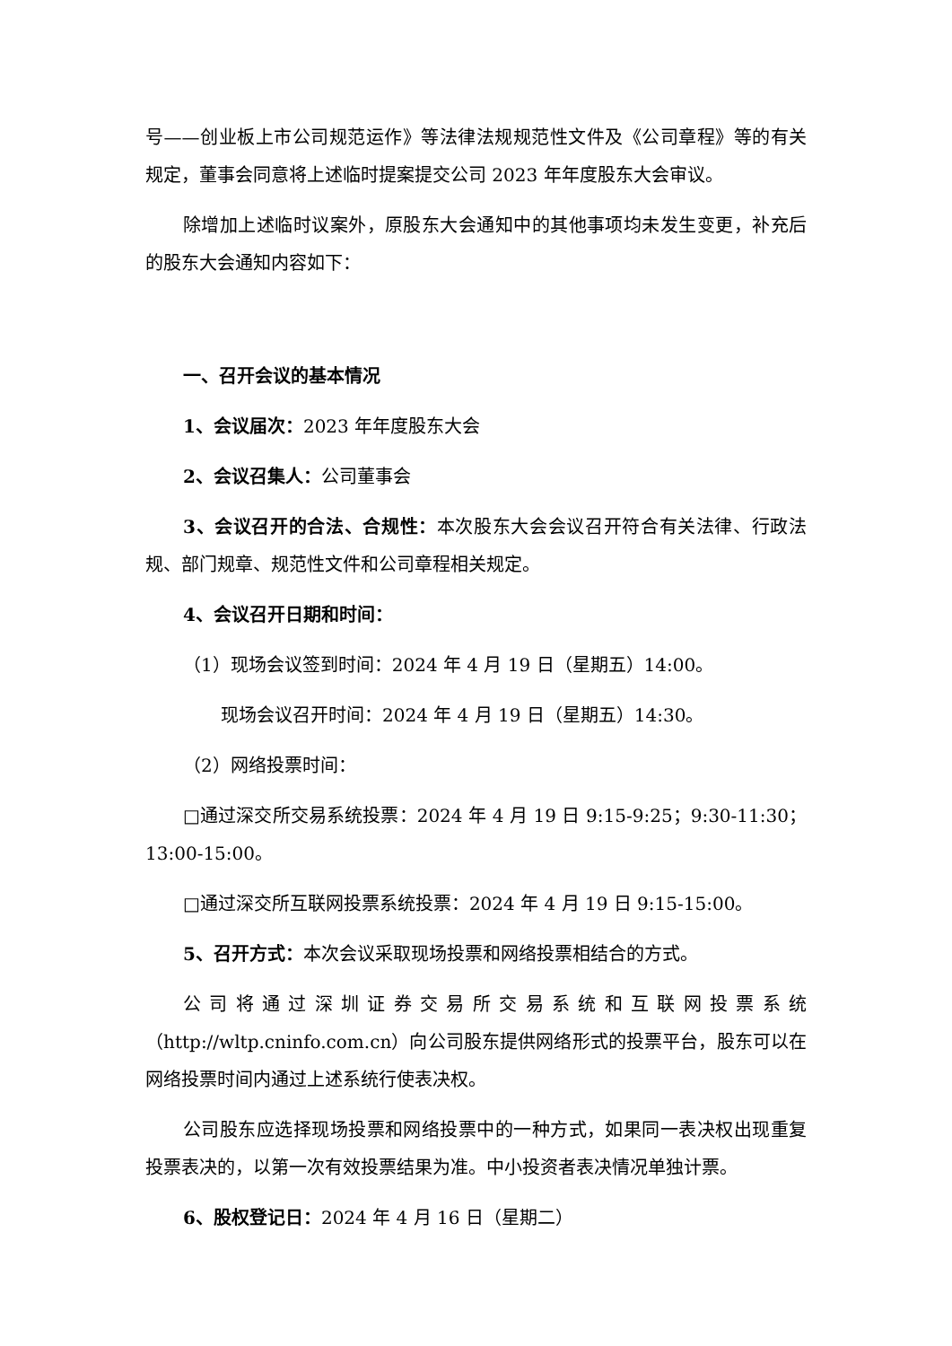号——创业板上市公司规范运作》等法律法规规范性文件及《公司章程》等的有关规定，董事会同意将上述临时提案提交公司 2023 年年度股东大会审议。
除增加上述临时议案外，原股东大会通知中的其他事项均未发生变更，补充后的股东大会通知内容如下：
一、召开会议的基本情况
1、会议届次：2023 年年度股东大会
2、会议召集人：公司董事会
3、会议召开的合法、合规性：本次股东大会会议召开符合有关法律、行政法规、部门规章、规范性文件和公司章程相关规定。
4、会议召开日期和时间：
（1）现场会议签到时间：2024 年 4 月 19 日（星期五）14:00。
现场会议召开时间：2024 年 4 月 19 日（星期五）14:30。
（2）网络投票时间：
□通过深交所交易系统投票：2024 年 4 月 19 日 9:15-9:25；9:30-11:30；13:00-15:00。
□通过深交所互联网投票系统投票：2024 年 4 月 19 日 9:15-15:00。
5、召开方式：本次会议采取现场投票和网络投票相结合的方式。
公司将通过深圳证券交易所交易系统和互联网投票系统（http://wltp.cninfo.com.cn）向公司股东提供网络形式的投票平台，股东可以在网络投票时间内通过上述系统行使表决权。
公司股东应选择现场投票和网络投票中的一种方式，如果同一表决权出现重复投票表决的，以第一次有效投票结果为准。中小投资者表决情况单独计票。
6、股权登记日：2024 年 4 月 16 日（星期二）